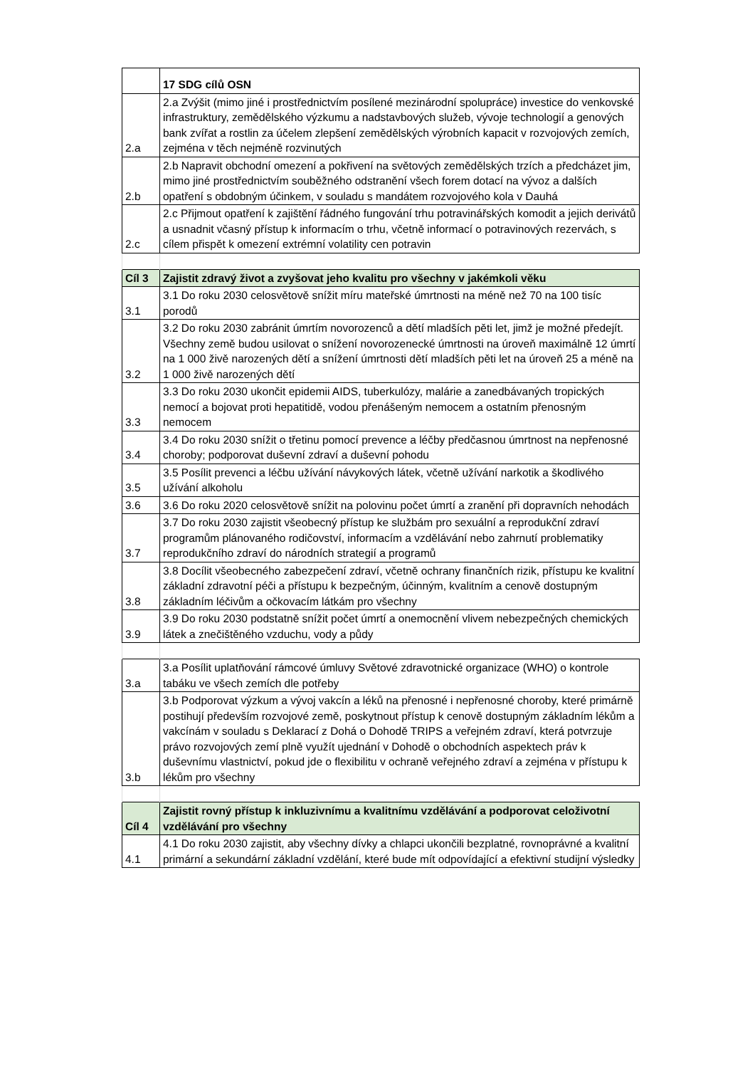| | 17 SDG cílů OSN |
| 2.a | 2.a Zvýšit (mimo jiné i prostřednictvím posílené mezinárodní spolupráce) investice do venkovské infrastruktury, zemědělského výzkumu a nadstavbových služeb, vývoje technologií a genových bank zvířat a rostlin za účelem zlepšení zemědělských výrobních kapacit v rozvojových zemích, zejména v těch nejméně rozvinutých |
| 2.b | 2.b Napravit obchodní omezení a pokřivení na světových zemědělských trzích a předcházet jim, mimo jiné prostřednictvím souběžného odstranění všech forem dotací na vývoz a dalších opatření s obdobným účinkem, v souladu s mandátem rozvojového kola v Dauhá |
| 2.c | 2.c Přijmout opatření k zajištění řádného fungování trhu potravinářských komodit a jejich derivátů a usnadnit včasný přístup k informacím o trhu, včetně informací o potravinových rezervách, s cílem přispět k omezení extrémní volatility cen potravin |
| Cíl 3 | Zajistit zdravý život a zvyšovat jeho kvalitu pro všechny v jakémkoli věku |
| 3.1 | 3.1 Do roku 2030 celosvětově snížit míru mateřské úmrtnosti na méně než 70 na 100 tisíc porodů |
| 3.2 | 3.2 Do roku 2030 zabránit úmrtím novorozenců a dětí mladších pěti let, jimž je možné předejít. Všechny země budou usilovat o snížení novorozenecké úmrtnosti na úroveň maximálně 12 úmrtí na 1 000 živě narozených dětí a snížení úmrtnosti dětí mladších pěti let na úroveň 25 a méně na 1 000 živě narozených dětí |
| 3.3 | 3.3 Do roku 2030 ukončit epidemii AIDS, tuberkulózy, malárie a zanedbávaných tropických nemocí a bojovat proti hepatitidě, vodou přenášeným nemocem a ostatním přenosným nemocem |
| 3.4 | 3.4 Do roku 2030 snížit o třetinu pomocí prevence a léčby předčasnou úmrtnost na nepřenosné choroby; podporovat duševní zdraví a duševní pohodu |
| 3.5 | 3.5 Posílit prevenci a léčbu užívání návykových látek, včetně užívání narkotik a škodlivého užívání alkoholu |
| 3.6 | 3.6 Do roku 2020 celosvětově snížit na polovinu počet úmrtí a zranění při dopravních nehodách |
| 3.7 | 3.7 Do roku 2030 zajistit všeobecný přístup ke službám pro sexuální a reprodukční zdraví programům plánovaného rodičovství, informacím a vzdělávání nebo zahrnutí problematiky reprodukčního zdraví do národních strategií a programů |
| 3.8 | 3.8 Docílit všeobecného zabezpečení zdraví, včetně ochrany finančních rizik, přístupu ke kvalitní základní zdravotní péči a přístupu k bezpečným, účinným, kvalitním a cenově dostupným základním léčivům a očkovacím látkám pro všechny |
| 3.9 | 3.9 Do roku 2030 podstatně snížit počet úmrtí a onemocnění vlivem nebezpečných chemických látek a znečištěného vzduchu, vody a půdy |
| 3.a | 3.a Posílit uplatňování rámcové úmluvy Světové zdravotnické organizace (WHO) o kontrole tabáku ve všech zemích dle potřeby |
| 3.b | 3.b Podporovat výzkum a vývoj vakcín a léků na přenosné i nepřenosné choroby, které primárně postihují především rozvojové země, poskytnout přístup k cenově dostupným základním lékům a vakcínám v souladu s Deklarací z Dohá o Dohodě TRIPS a veřejném zdraví, která potvrzuje právo rozvojových zemí plně využít ujednání v Dohodě o obchodních aspektech práv k duševnímu vlastnictví, pokud jde o flexibilitu v ochraně veřejného zdraví a zejména v přístupu k lékům pro všechny |
| Cíl 4 | Zajistit rovný přístup k inkluzivnímu a kvalitnímu vzdělávání a podporovat celoživotní vzdělávání pro všechny |
| 4.1 | 4.1 Do roku 2030 zajistit, aby všechny dívky a chlapci ukončili bezplatné, rovnoprávné a kvalitní primární a sekundární základní vzdělání, které bude mít odpovídající a efektivní studijní výsledky |